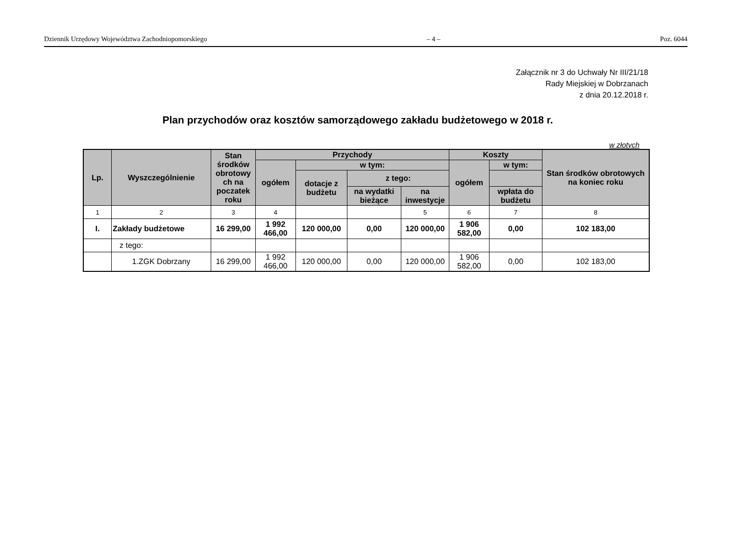Dziennik Urzędowy Województwa Zachodniopomorskiego – 4 – Poz. 6044
Załącznik nr 3 do Uchwały Nr III/21/18
Rady Miejskiej w Dobrzanach
z dnia 20.12.2018 r.
Plan przychodów oraz kosztów samorządowego zakładu budżetowego w 2018 r.
w złotych
| Lp. | Wyszczególnienie | Stan środków obrotowy ch na poczatek roku | Przychody | | | | Koszty | | Stan środków obrotowych na koniec roku |
| --- | --- | --- | --- | --- | --- | --- | --- | --- | --- |
| | | | ogółem | w tym: | | | ogółem | w tym: | |
| | | | | dotacje z budżetu | z tego: | | | | |
| | | | | | na wydatki bieżące | na inwestycje | | wpłata do budżetu | |
| 1 | 2 | 3 | 4 | | | 5 | 6 | 7 | 8 |
| I. | Zakłady budżetowe | 16 299,00 | 1 992 466,00 | 120 000,00 | 0,00 | 120 000,00 | 1 906 582,00 | 0,00 | 102 183,00 |
| | z tego: | | | | | | | | |
| | 1.ZGK Dobrzany | 16 299,00 | 1 992 466,00 | 120 000,00 | 0,00 | 120 000,00 | 1 906 582,00 | 0,00 | 102 183,00 |